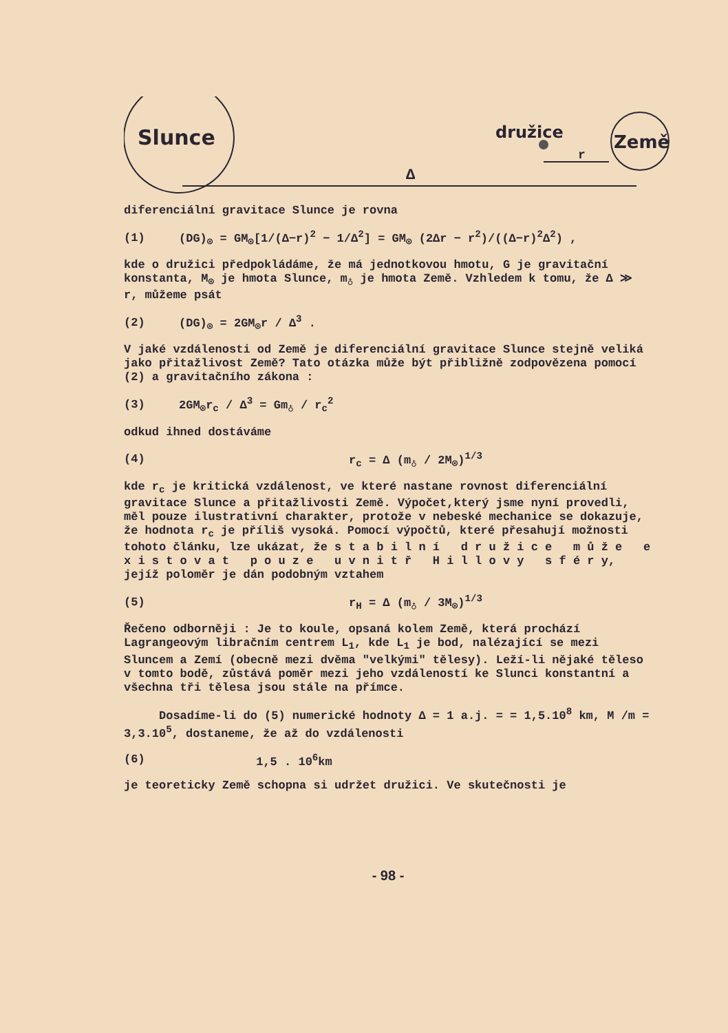Slunce
družice
Země
Δ
r
diferenciální gravitace Slunce je rovna
(1) (DG)<sub>⊙</sub> = GM<sub>⊙</sub>[1/(Δ−r)<sup>2</sup> − 1/Δ<sup>2</sup>] = GM<sub>⊙</sub> (2Δr − r<sup>2</sup>)/((Δ−r)<sup>2</sup>Δ<sup>2</sup>) ,
kde o družici předpokládáme, že má jednotkovou hmotu, G je gravitační konstanta, M<sub>⊙</sub> je hmota Slunce, m<sub>♁</sub> je hmota Země. Vzhledem k tomu, že Δ ≫ r, můžeme psát
(2) (DG)<sub>⊙</sub> = 2GM<sub>⊙</sub>r / Δ<sup>3</sup> .
V jaké vzdálenosti od Země je diferenciální gravitace Slunce stejně veliká jako přitažlivost Země? Tato otázka může být přibližně zodpovězena pomocí (2) a gravitačního zákona :
(3) 2GM<sub>⊙</sub>r<sub>c</sub> / Δ<sup>3</sup> = Gm<sub>♁</sub> / r<sub>c</sub><sup>2</sup>
odkud ihned dostáváme
(4) r<sub>c</sub> = Δ (m<sub>♁</sub> / 2M<sub>⊙</sub>)<sup>1/3</sup>
kde r<sub>c</sub> je kritická vzdálenost, ve které nastane rovnost diferenciální gravitace Slunce a přitažlivosti Země. Výpočet,který jsme nyní provedli, měl pouze ilustrativní charakter, protože v nebeské mechanice se dokazuje, že hodnota r<sub>c</sub> je příliš vysoká. Pomocí výpočtů, které přesahují možnosti tohoto článku, lze ukázat, že s t a b i l n í d r u ž i c e m ů ž e e x i s t o v a t p o u z e u v n i t ř H i l l o v y s f é r y, jejíž poloměr je dán podobným vztahem
(5) r<sub>H</sub> = Δ (m<sub>♁</sub> / 3M<sub>⊙</sub>)<sup>1/3</sup>
Řečeno odborněji : Je to koule, opsaná kolem Země, která prochází Lagrangeovým libračním centrem L<sub>1</sub>, kde L<sub>1</sub> je bod, nalézající se mezi Sluncem a Zemí (obecně mezi dvěma "velkými" tělesy). Leží-li nějaké těleso v tomto bodě, zůstává poměr mezi jeho vzdáleností ke Slunci konstantní a všechna tři tělesa jsou stále na přímce.
Dosadíme-li do (5) numerické hodnoty Δ = 1 a.j. = = 1,5.10<sup>8</sup> km, M /m = 3,3.10<sup>5</sup>, dostaneme, že až do vzdálenosti
(6) 1,5 . 10<sup>6</sup>km
je teoreticky Země schopna si udržet družici. Ve skutečnosti je
- 98 -